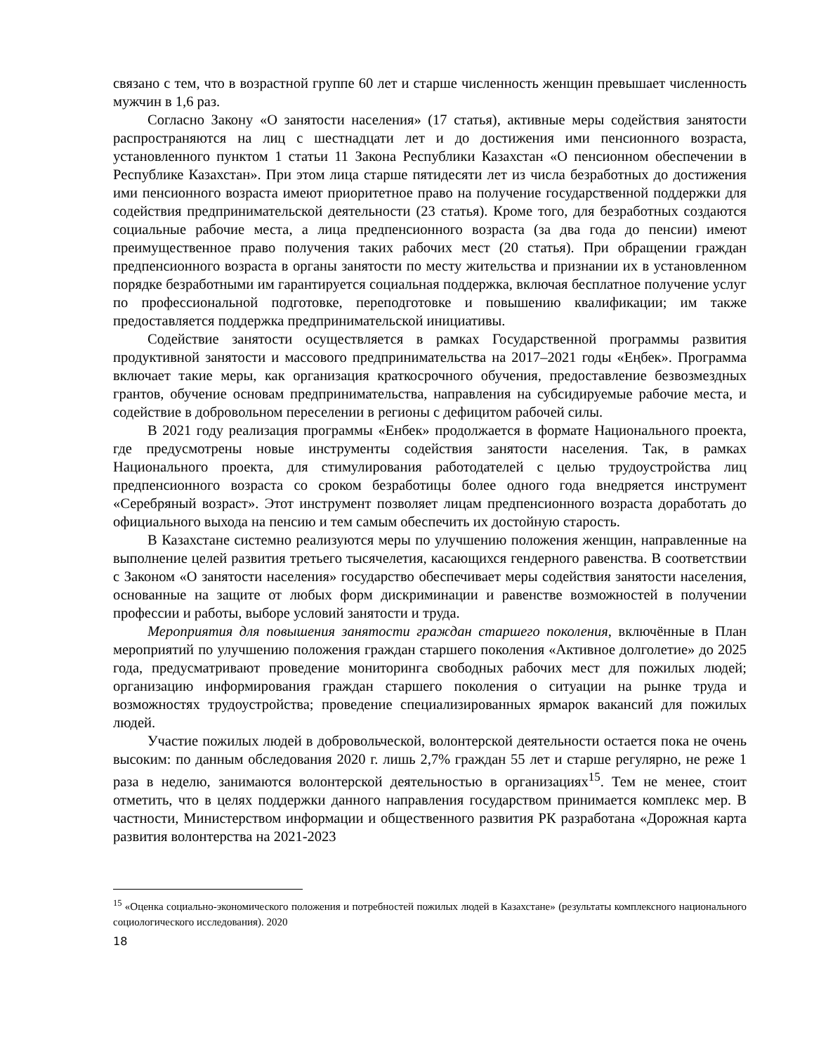связано с тем, что в возрастной группе 60 лет и старше численность женщин превышает численность мужчин в 1,6 раз.
Согласно Закону «О занятости населения» (17 статья), активные меры содействия занятости распространяются на лиц с шестнадцати лет и до достижения ими пенсионного возраста, установленного пунктом 1 статьи 11 Закона Республики Казахстан «О пенсионном обеспечении в Республике Казахстан». При этом лица старше пятидесяти лет из числа безработных до достижения ими пенсионного возраста имеют приоритетное право на получение государственной поддержки для содействия предпринимательской деятельности (23 статья). Кроме того, для безработных создаются социальные рабочие места, а лица предпенсионного возраста (за два года до пенсии) имеют преимущественное право получения таких рабочих мест (20 статья). При обращении граждан предпенсионного возраста в органы занятости по месту жительства и признании их в установленном порядке безработными им гарантируется социальная поддержка, включая бесплатное получение услуг по профессиональной подготовке, переподготовке и повышению квалификации; им также предоставляется поддержка предпринимательской инициативы.
Содействие занятости осуществляется в рамках Государственной программы развития продуктивной занятости и массового предпринимательства на 2017–2021 годы «Еңбек». Программа включает такие меры, как организация краткосрочного обучения, предоставление безвозмездных грантов, обучение основам предпринимательства, направления на субсидируемые рабочие места, и содействие в добровольном переселении в регионы с дефицитом рабочей силы.
В 2021 году реализация программы «Енбек» продолжается в формате Национального проекта, где предусмотрены новые инструменты содействия занятости населения. Так, в рамках Национального проекта, для стимулирования работодателей с целью трудоустройства лиц предпенсионного возраста со сроком безработицы более одного года внедряется инструмент «Серебряный возраст». Этот инструмент позволяет лицам предпенсионного возраста доработать до официального выхода на пенсию и тем самым обеспечить их достойную старость.
В Казахстане системно реализуются меры по улучшению положения женщин, направленные на выполнение целей развития третьего тысячелетия, касающихся гендерного равенства. В соответствии с Законом «О занятости населения» государство обеспечивает меры содействия занятости населения, основанные на защите от любых форм дискриминации и равенстве возможностей в получении профессии и работы, выборе условий занятости и труда.
Мероприятия для повышения занятости граждан старшего поколения, включённые в План мероприятий по улучшению положения граждан старшего поколения «Активное долголетие» до 2025 года, предусматривают проведение мониторинга свободных рабочих мест для пожилых людей; организацию информирования граждан старшего поколения о ситуации на рынке труда и возможностях трудоустройства; проведение специализированных ярмарок вакансий для пожилых людей.
Участие пожилых людей в добровольческой, волонтерской деятельности остается пока не очень высоким: по данным обследования 2020 г. лишь 2,7% граждан 55 лет и старше регулярно, не реже 1 раза в неделю, занимаются волонтерской деятельностью в организациях<sup>15</sup>. Тем не менее, стоит отметить, что в целях поддержки данного направления государством принимается комплекс мер. В частности, Министерством информации и общественного развития РК разработана «Дорожная карта развития волонтерства на 2021-2023
<sup>15</sup> «Оценка социально-экономического положения и потребностей пожилых людей в Казахстане» (результаты комплексного национального социологического исследования). 2020
18